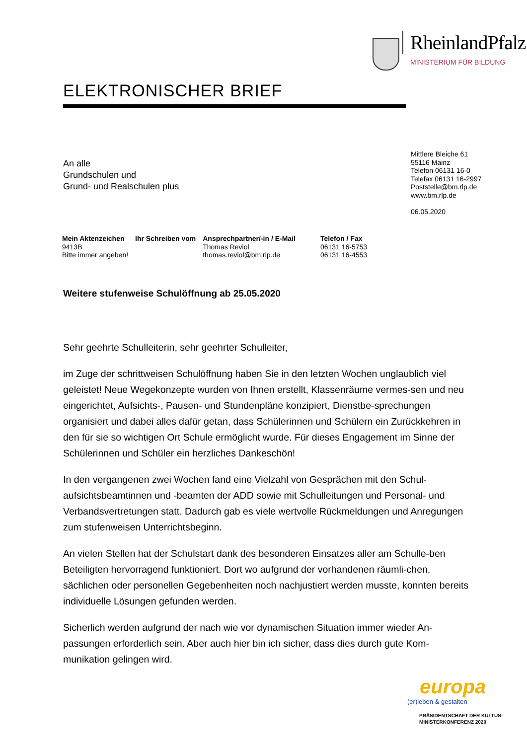RheinlandPfalz
MINISTERIUM FÜR BILDUNG
ELEKTRONISCHER BRIEF
An alle
Grundschulen und
Grund- und Realschulen plus
Mittlere Bleiche 61
55116 Mainz
Telefon 06131 16-0
Telefax 06131 16-2997
Poststelle@bm.rlp.de
www.bm.rlp.de
06.05.2020
| Mein Aktenzeichen | Ihr Schreiben vom | Ansprechpartner/-in / E-Mail | Telefon / Fax |
| --- | --- | --- | --- |
| 9413B | | Thomas Reviol | 06131 16-5753 |
| Bitte immer angeben! | | thomas.reviol@bm.rlp.de | 06131 16-4553 |
Weitere stufenweise Schulöffnung ab 25.05.2020
Sehr geehrte Schulleiterin, sehr geehrter Schulleiter,
im Zuge der schrittweisen Schulöffnung haben Sie in den letzten Wochen unglaublich viel geleistet! Neue Wegekonzepte wurden von Ihnen erstellt, Klassenräume vermes-sen und neu eingerichtet, Aufsichts-, Pausen- und Stundenpläne konzipiert, Dienstbe-sprechungen organisiert und dabei alles dafür getan, dass Schülerinnen und Schülern ein Zurückkehren in den für sie so wichtigen Ort Schule ermöglicht wurde. Für dieses Engagement im Sinne der Schülerinnen und Schüler ein herzliches Dankeschön!
In den vergangenen zwei Wochen fand eine Vielzahl von Gesprächen mit den Schul-aufsichtsbeamtinnen und -beamten der ADD sowie mit Schulleitungen und Personal- und Verbandsvertretungen statt. Dadurch gab es viele wertvolle Rückmeldungen und Anregungen zum stufenweisen Unterrichtsbeginn.
An vielen Stellen hat der Schulstart dank des besonderen Einsatzes aller am Schulle-ben Beteiligten hervorragend funktioniert. Dort wo aufgrund der vorhandenen räumli-chen, sächlichen oder personellen Gegebenheiten noch nachjustiert werden musste, konnten bereits individuelle Lösungen gefunden werden.
Sicherlich werden aufgrund der nach wie vor dynamischen Situation immer wieder An-passungen erforderlich sein. Aber auch hier bin ich sicher, dass dies durch gute Kom-munikation gelingen wird.
europa
(er)leben & gestalten
PRÄSIDENTSCHAFT DER KULTUS-
MINISTERKONFERENZ 2020